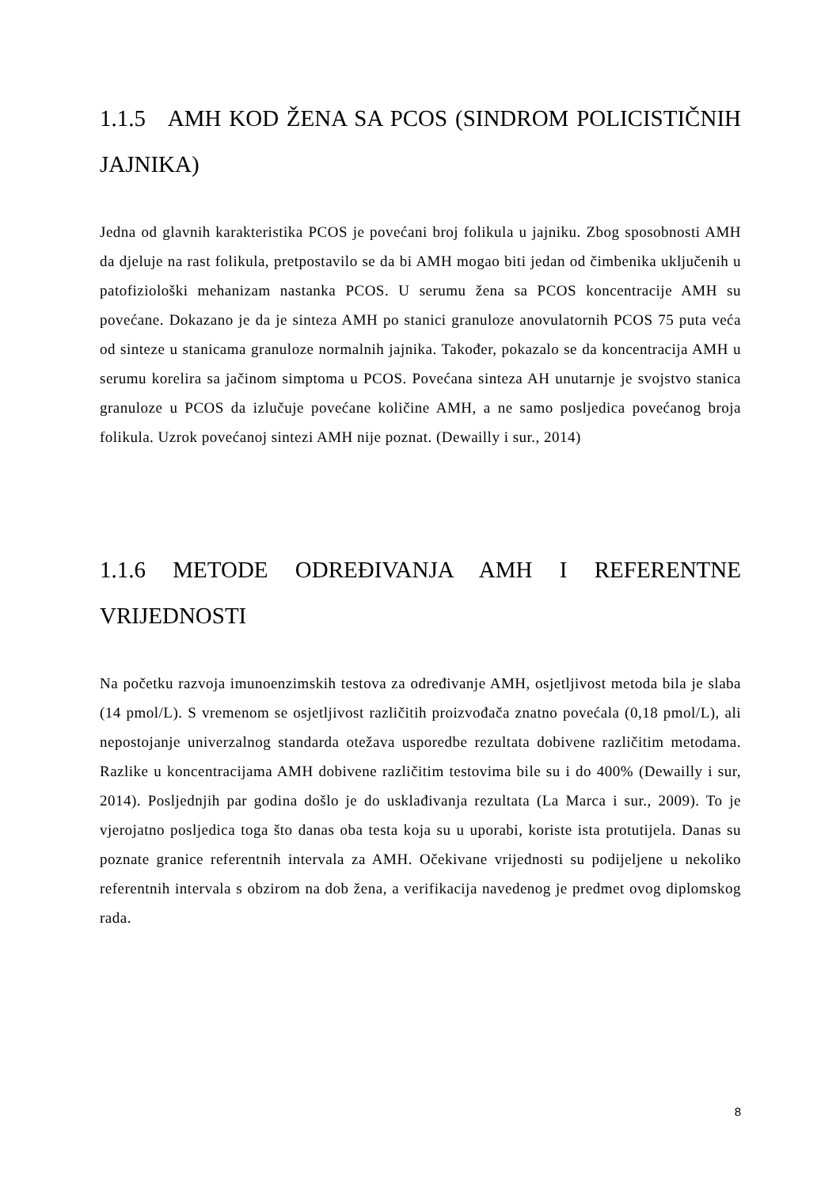1.1.5 AMH KOD ŽENA SA PCOS (SINDROM POLICISTIČNIH JAJNIKA)
Jedna od glavnih karakteristika PCOS je povećani broj folikula u jajniku. Zbog sposobnosti AMH da djeluje na rast folikula, pretpostavilo se da bi AMH mogao biti jedan od čimbenika uključenih u patofiziološki mehanizam nastanka PCOS. U serumu žena sa PCOS koncentracije AMH su povećane. Dokazano je da je sinteza AMH po stanici granuloze anovulatornih PCOS 75 puta veća od sinteze u stanicama granuloze normalnih jajnika. Također, pokazalo se da koncentracija AMH u serumu korelira sa jačinom simptoma u PCOS. Povećana sinteza AH unutarnje je svojstvo stanica granuloze u PCOS da izlučuje povećane količine AMH, a ne samo posljedica povećanog broja folikula. Uzrok povećanoj sintezi AMH nije poznat. (Dewailly i sur., 2014)
1.1.6 METODE ODREĐIVANJA AMH I REFERENTNE VRIJEDNOSTI
Na početku razvoja imunoenzimskih testova za određivanje AMH, osjetljivost metoda bila je slaba (14 pmol/L). S vremenom se osjetljivost različitih proizvođača znatno povećala (0,18 pmol/L), ali nepostojanje univerzalnog standarda otežava usporedbe rezultata dobivene različitim metodama. Razlike u koncentracijama AMH dobivene različitim testovima bile su i do 400% (Dewailly i sur, 2014). Posljednjih par godina došlo je do usklađivanja rezultata (La Marca i sur., 2009). To je vjerojatno posljedica toga što danas oba testa koja su u uporabi, koriste ista protutijela. Danas su poznate granice referentnih intervala za AMH. Očekivane vrijednosti su podijeljene u nekoliko referentnih intervala s obzirom na dob žena, a verifikacija navedenog je predmet ovog diplomskog rada.
8